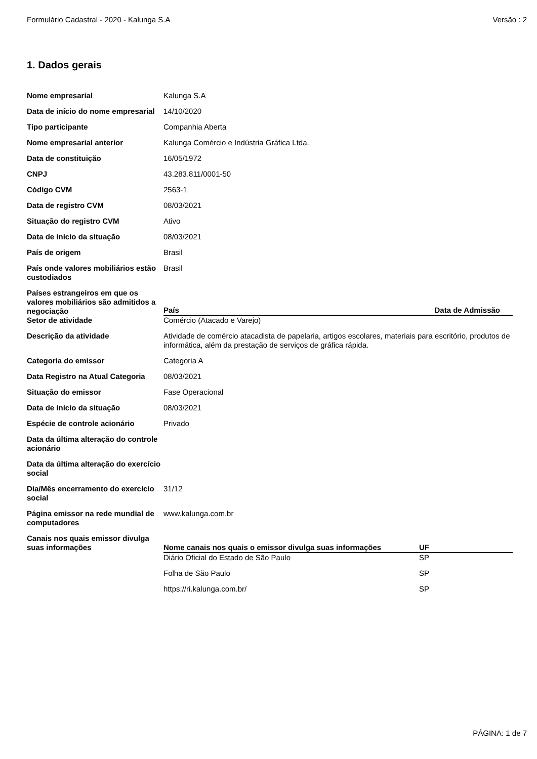Formulário Cadastral - 2020 - Kalunga S.A Versão : 2
1. Dados gerais
| Nome empresarial | Kalunga S.A |
| Data de início do nome empresarial | 14/10/2020 |
| Tipo participante | Companhia Aberta |
| Nome empresarial anterior | Kalunga Comércio e Indústria Gráfica Ltda. |
| Data de constituição | 16/05/1972 |
| CNPJ | 43.283.811/0001-50 |
| Código CVM | 2563-1 |
| Data de registro CVM | 08/03/2021 |
| Situação do registro CVM | Ativo |
| Data de início da situação | 08/03/2021 |
| País de origem | Brasil |
| País onde valores mobiliários estão custodiados | Brasil |
| Países estrangeiros em que os valores mobiliários são admitidos a negociação | / País / Data de Admissão / / --- / --- / |
| Setor de atividade | Comércio (Atacado e Varejo) |
| Descrição da atividade | Atividade de comércio atacadista de papelaria, artigos escolares, materiais para escritório, produtos de informática, além da prestação de serviços de gráfica rápida. |
| Categoria do emissor | Categoria A |
| Data Registro na Atual Categoria | 08/03/2021 |
| Situação do emissor | Fase Operacional |
| Data de início da situação | 08/03/2021 |
| Espécie de controle acionário | Privado |
| Data da última alteração do controle acionário | |
| Data da última alteração do exercício social | |
| Dia/Mês encerramento do exercício social | 31/12 |
| Página emissor na rede mundial de computadores | www.kalunga.com.br |
| Canais nos quais emissor divulga suas informações | / Nome canais nos quais o emissor divulga suas informações / UF / / --- / --- / / Diário Oficial do Estado de São Paulo / SP / / Folha de São Paulo / SP / / https://ri.kalunga.com.br/ / SP / |
PÁGINA: 1 de 7